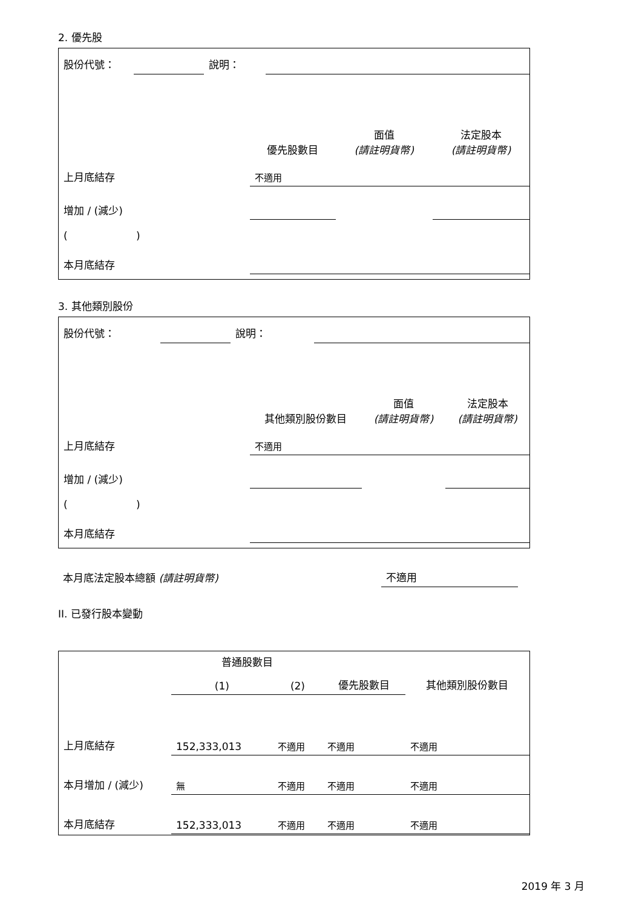2. 優先股
| 股份代號： | | 說明： | | |
| | 優先股數目 | 面值 (請註明貨幣) | 法定股本 (請註明貨幣) |
| 上月底結存 | 不適用 | | |
| 增加 / (減少) | | | |
| ( ) | | | |
| 本月底結存 | | | |
3. 其他類別股份
| 股份代號： | | 說明： | | |
| | 其他類別股份數目 | 面值 (請註明貨幣) | 法定股本 (請註明貨幣) |
| 上月底結存 | 不適用 | | |
| 增加 / (減少) | | | |
| ( ) | | | |
| 本月底結存 | | | |
| 本月底法定股本總額 (請註明貨幣) | 不適用 |
II. 已發行股本變動
| | 普通股數目 | | | 其他類別股份數目 |
| | (1) | (2) | 優先股數目 | |
| 上月底結存 | 152,333,013 | 不適用 | 不適用 | 不適用 |
| 本月增加 / (減少) | 無 | 不適用 | 不適用 | 不適用 |
| 本月底結存 | 152,333,013 | 不適用 | 不適用 | 不適用 |
2019 年 3 月